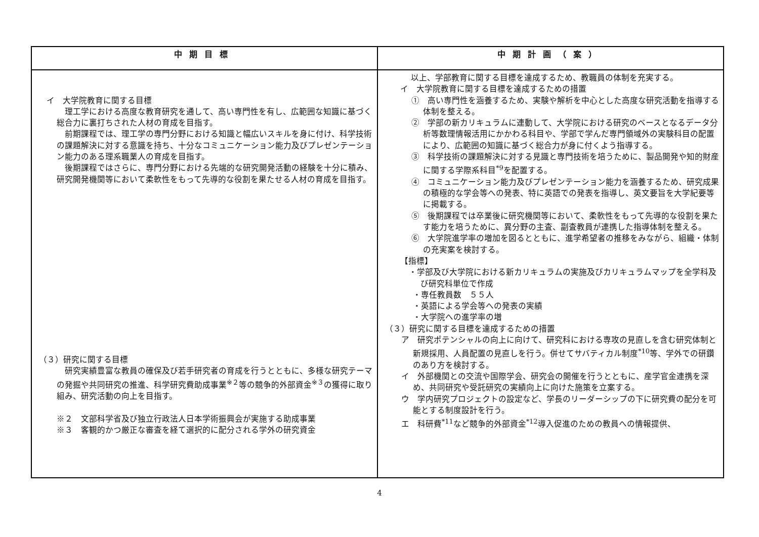| 中期目標 | 中期計画（案） |
| --- | --- |
| イ 大学院教育に関する目標 理工学における高度な教育研究を通して、高い専門性を有し、広範囲な知識に基づく総合力に裏打ちされた人材の育成を目指す。 前期課程では、理工学の専門分野における知識と幅広いスキルを身に付け、科学技術の課題解決に対する意識を持ち、十分なコミュニケーション能力及びプレゼンテーション能力のある理系職業人の育成を目指す。 後期課程ではさらに、専門分野における先端的な研究開発活動の経験を十分に積み、研究開発機関等において柔軟性をもって先導的な役割を果たせる人材の育成を目指す。 （３）研究に関する目標 研究実績豊富な教員の確保及び若手研究者の育成を行うとともに、多様な研究テーマの発掘や共同研究の推進、科学研究費助成事業<sup>※２</sup>等の競争的外部資金<sup>※３</sup>の獲得に取り組み、研究活動の向上を目指す。 ※２ 文部科学省及び独立行政法人日本学術振興会が実施する助成事業 ※３ 客観的かつ厳正な審査を経て選択的に配分される学外の研究資金 | 以上、学部教育に関する目標を達成するため、教職員の体制を充実する。 イ 大学院教育に関する目標を達成するための措置 ① 高い専門性を涵養するため、実験や解析を中心とした高度な研究活動を指導する体制を整える。 ② 学部の新カリキュラムに連動して、大学院における研究のベースとなるデータ分析等数理情報活用にかかわる科目や、学部で学んだ専門領域外の実験科目の配置により、広範囲の知識に基づく総合力が身に付くよう指導する。 ③ 科学技術の課題解決に対する見識と専門技術を培うために、製品開発や知的財産に関する学際系科目<sup>*9</sup>を配置する。 ④ コミュニケーション能力及びプレゼンテーション能力を涵養するため、研究成果の積極的な学会等への発表、特に英語での発表を指導し、英文要旨を大学紀要等に掲載する。 ⑤ 後期課程では卒業後に研究機関等において、柔軟性をもって先導的な役割を果たす能力を培うために、異分野の主査、副査教員が連携した指導体制を整える。 ⑥ 大学院進学率の増加を図るとともに、進学希望者の推移をみながら、組織・体制の充実案を検討する。 【指標】 ・学部及び大学院における新カリキュラムの実施及びカリキュラムマップを全学科及び研究科単位で作成 ・専任教員数 ５５人 ・英語による学会等への発表の実績 ・大学院への進学率の増 （３）研究に関する目標を達成するための措置 ア 研究ポテンシャルの向上に向けて、研究科における専攻の見直しを含む研究体制と新規採用、人員配置の見直しを行う。併せてサバティカル制度<sup>*10</sup>等、学外での研鑽のあり方を検討する。 イ 外部機関との交流や国際学会、研究会の開催を行うとともに、産学官金連携を深め、共同研究や受託研究の実績向上に向けた施策を立案する。 ウ 学内研究プロジェクトの設定など、学長のリーダーシップの下に研究費の配分を可能とする制度設計を行う。 エ 科研費<sup>*11</sup>など競争的外部資金<sup>*12</sup>導入促進のための教員への情報提供、 |
4